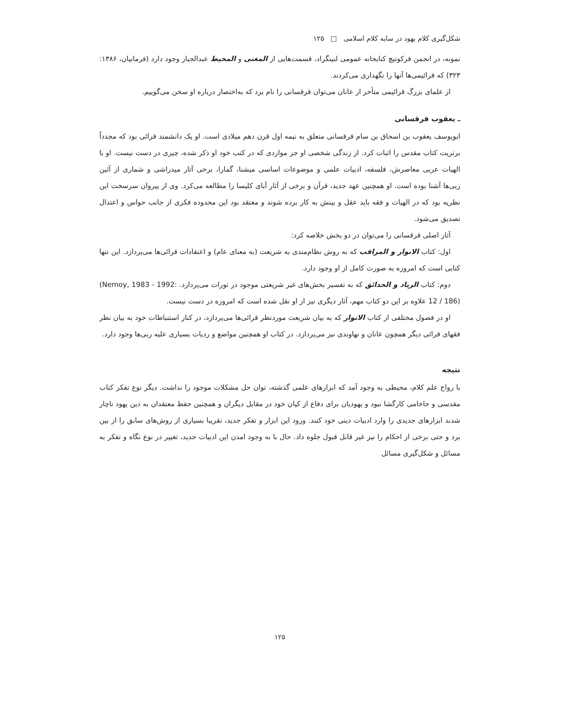شکل‌گیری کلام یهود در سایه کلام اسلامی □ ۱۲۵
نمونه، در انجمن فرکوتیچ کتابخانه عمومی لنینگراد، قسمت‌هایی از المغنی و المحیط عبدالجبار وجود دارد (فرمانیان، ۱۳۸۶: ۳۲۳) که قرائیمی‌ها آنها را نگهداری می‌کردند.
از علمای بزرگ قرائیمی متأخر از عانان می‌توان قرقسانی را نام برد که به‌اختصار درباره او سخن می‌گوییم.
ـ یعقوب قرقسانی
ابویوسف یعقوب بن اسحاق بن سام قرقسانی متعلق به نیمه اول قرن دهم میلادی است. او یک دانشمند قرائی بود که مجدداً برتریت کتاب مقدس را اثبات کرد. از زندگی شخصی او جز مواردی که در کتب خود او ذکر شده، چیزی در دست نیست. او با الهیات عربی معاصرش، فلسفه، ادبیات علمی و موضوعات اساسی میشنا، گمارا، برخی آثار میدراشی و شماری از آئین ربی‌ها آشنا بوده است. او همچنین عهد جدید، قرآن و برخی از آثار آبای کلیسا را مطالعه می‌کرد. وی از پیروان سرسخت این نظریه بود که در الهیات و فقه باید عقل و بینش به کار برده شوند و معتقد بود این محدوده فکری از جانب حواس و اعتدال تصدیق می‌شود.
آثار اصلی قرقسانی را می‌توان در دو بخش خلاصه کرد:
اول: کتاب الانوار و المراقب که به روش نظام‌مندی به شریعت (به معنای عام) و اعتقادات قرائی‌ها می‌پردازد. این تنها کتابی است که امروزه به صورت کامل از او وجود دارد.
دوم: کتاب الریاد و الحدائق که به تفسیر بخش‌های غیر شریعتی موجود در تورات می‌پردازد. (Nemoy, 1983 - 1992: 12 / 186) علاوه بر این دو کتاب مهم، آثار دیگری نیز از او نقل شده است که امروزه در دست نیست.
او در فصول مختلفی از کتاب الانوار که به بیان شریعت موردنظر قرائی‌ها می‌پردازد، در کنار استنباطات خود به بیان نظر فقهای قرائی دیگر همچون عانان و نهاوندی نیز می‌پردازد. در کتاب او همچنین مواضع و ردیات بسیاری علیه ربی‌ها وجود دارد.
نتیجه
با رواج علم کلام، محیطی به وجود آمد که ابزارهای علمی گذشته، توان حل مشکلات موجود را نداشت. دیگر نوع تفکر کتاب مقدسی و حاخامی کارگشا نبود و یهودیان برای دفاع از کیان خود در مقابل دیگران و همچنین حفظ معتقدان به دین یهود ناچار شدند ابزارهای جدیدی را وارد ادبیات دینی خود کنند. ورود این ابزار و تفکر جدید، تقریبا بسیاری از روش‌های سابق را از بین برد و حتی برخی از احکام را نیز غیر قابل قبول جلوه داد. حال با به وجود امدن این ادبیات جدید، تغییر در نوع نگاه و تفکر به مسائل و شکل‌گیری مسائل
۱۲۵